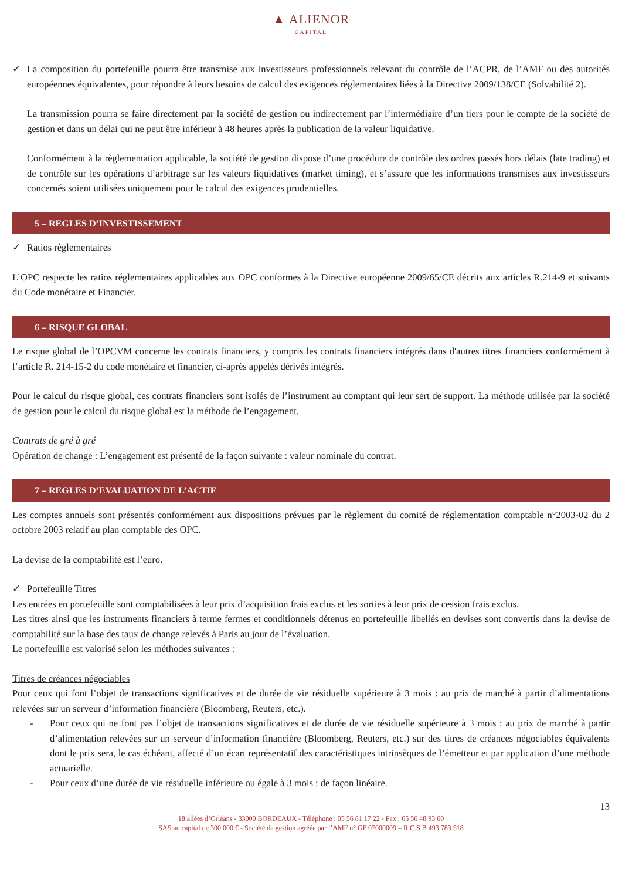▲ ALIENOR
CAPITAL
✓ La composition du portefeuille pourra être transmise aux investisseurs professionnels relevant du contrôle de l’ACPR, de l’AMF ou des autorités européennes équivalentes, pour répondre à leurs besoins de calcul des exigences réglementaires liées à la Directive 2009/138/CE (Solvabilité 2).
La transmission pourra se faire directement par la société de gestion ou indirectement par l’intermédiaire d’un tiers pour le compte de la société de gestion et dans un délai qui ne peut être inférieur à 48 heures après la publication de la valeur liquidative.
Conformément à la règlementation applicable, la société de gestion dispose d’une procédure de contrôle des ordres passés hors délais (late trading) et de contrôle sur les opérations d’arbitrage sur les valeurs liquidatives (market timing), et s’assure que les informations transmises aux investisseurs concernés soient utilisées uniquement pour le calcul des exigences prudentielles.
5 – REGLES D’INVESTISSEMENT
✓ Ratios règlementaires
L’OPC respecte les ratios réglementaires applicables aux OPC conformes à la Directive européenne 2009/65/CE décrits aux articles R.214-9 et suivants du Code monétaire et Financier.
6 – RISQUE GLOBAL
Le risque global de l’OPCVM concerne les contrats financiers, y compris les contrats financiers intégrés dans d'autres titres financiers conformément à l’article R. 214-15-2 du code monétaire et financier, ci-après appelés dérivés intégrés.
Pour le calcul du risque global, ces contrats financiers sont isolés de l’instrument au comptant qui leur sert de support. La méthode utilisée par la société de gestion pour le calcul du risque global est la méthode de l’engagement.
Contrats de gré à gré
Opération de change : L’engagement est présenté de la façon suivante : valeur nominale du contrat.
7 – REGLES D’EVALUATION DE L’ACTIF
Les comptes annuels sont présentés conformément aux dispositions prévues par le règlement du comité de réglementation comptable n°2003-02 du 2 octobre 2003 relatif au plan comptable des OPC.
La devise de la comptabilité est l’euro.
✓ Portefeuille Titres
Les entrées en portefeuille sont comptabilisées à leur prix d’acquisition frais exclus et les sorties à leur prix de cession frais exclus.
Les titres ainsi que les instruments financiers à terme fermes et conditionnels détenus en portefeuille libellés en devises sont convertis dans la devise de comptabilité sur la base des taux de change relevés à Paris au jour de l’évaluation.
Le portefeuille est valorisé selon les méthodes suivantes :
Titres de créances négociables
Pour ceux qui font l’objet de transactions significatives et de durée de vie résiduelle supérieure à 3 mois : au prix de marché à partir d’alimentations relevées sur un serveur d’information financière (Bloomberg, Reuters, etc.).
- Pour ceux qui ne font pas l’objet de transactions significatives et de durée de vie résiduelle supérieure à 3 mois : au prix de marché à partir d’alimentation relevées sur un serveur d’information financière (Bloomberg, Reuters, etc.) sur des titres de créances négociables équivalents dont le prix sera, le cas échéant, affecté d’un écart représentatif des caractéristiques intrinsèques de l’émetteur et par application d’une méthode actuarielle.
- Pour ceux d’une durée de vie résiduelle inférieure ou égale à 3 mois : de façon linéaire.
13
18 allées d’Orléans - 33000 BORDEAUX - Téléphone : 05 56 81 17 22 - Fax : 05 56 48 93 60
SAS au capital de 300 000 € - Société de gestion agréée par l’AMF n° GP 07000009 – R.C.S B 493 783 518